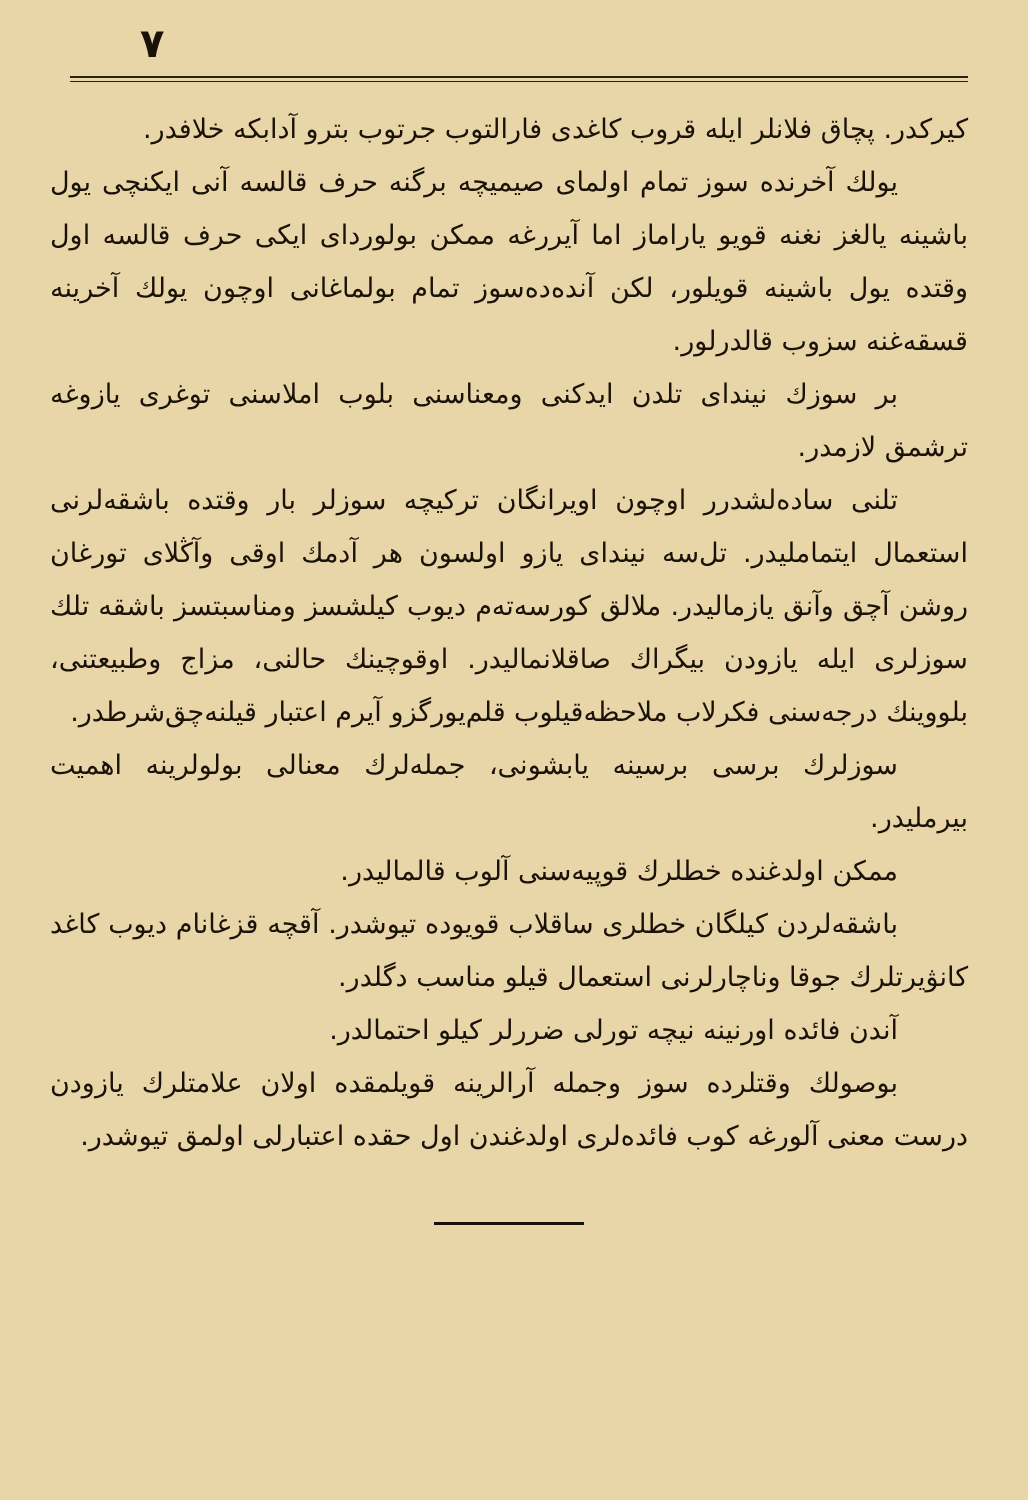۷
کیرکدر. پچاق فلانلر ایله قروب کاغدی فارالتوب جرتوب بترو آدابکه خلافدر.
یولك آخرنده سوز تمام اولمای صیمیچه برگنه حرف قالسه آنی ایکنچی یول باشینه یالغز نغنه قویو یاراماز اما آیررغه ممکن بولوردای ایکی حرف قالسه اول وقتده یول باشینه قویلور، لکن آنده‌ده‌سوز تمام بولماغانی اوچون یولك آخرینه قسقه‌غنه سزوب قالدرلور.
بر سوزك نیندای تلدن ایدکنی ومعناسنی بلوب املاسنی توغری یازوغه ترشمق لازمدر.
تلنی ساده‌لشدرر اوچون اویرانگان ترکیچه سوزلر بار وقتده باشقه‌لرنی استعمال ایتماملیدر. تل‌سه نیندای یازو اولسون هر آدمك اوقی وآڭلای تورغان روشن آچق وآنق یازمالیدر. ملالق کورسه‌تەم دیوب کیلشسز ومناسبتسز باشقه تلك سوزلری ایله یازودن بیگراك صاقلانمالیدر. اوقوچینك حالنی، مزاج وطبیعتنی، بلووینك درجه‌سنی فکرلاب ملاحظه‌قیلوب قلم‌یورگزو آیرم اعتبار قیلنه‌چق‌شرطدر.
سوزلرك برسی برسینه یابشونی، جمله‌لرك معنالی بولولرینه اهمیت بیرملیدر.
ممکن اولدغنده خطلرك قوپیه‌سنی آلوب قالمالیدر.
باشقه‌لردن کیلگان خطلری ساقلاب قویوده تیوشدر. آقچه قزغانام دیوب کاغد کانۋیرتلرك جوقا وناچارلرنی استعمال قیلو مناسب دگلدر.
آندن فائده اورنینه نیچه تورلی ضررلر کیلو احتمالدر.
بوصولك وقتلرده سوز وجمله آرالرینه قویلمقده اولان علامتلرك یازودن درست معنی آلورغه کوب فائده‌لری اولدغندن اول حقده اعتبارلی اولمق تیوشدر.